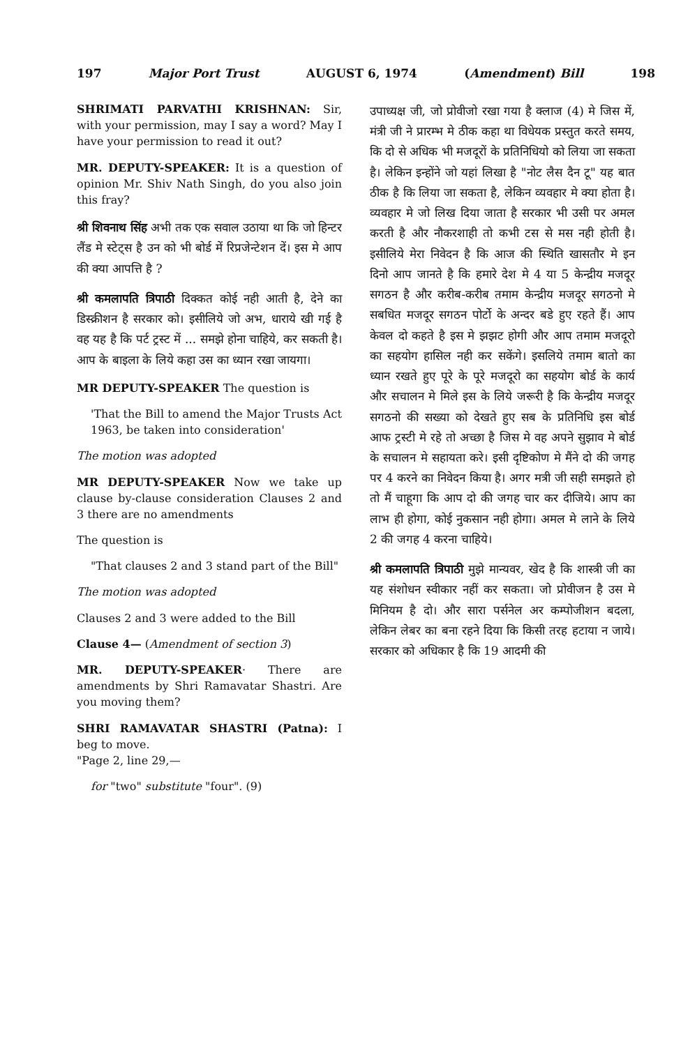197 Major Port Trust AUGUST 6, 1974 (Amendment) Bill 198
SHRIMATI PARVATHI KRISHNAN: Sir, with your permission, may I say a word? May I have your permission to read it out?
MR. DEPUTY-SPEAKER: It is a question of opinion Mr. Shiv Nath Singh, do you also join this fray?
श्री शिवनाथ सिंह अभी तक एक सवाल उठाया था कि जो हिन्टर लैंड मे स्टेट्स है उन को भी बोर्ड में रिप्रजेन्टेशन दें। इस मे आप की क्या आपत्ति है ?
श्री कमलापति त्रिपाठी दिक्कत कोई नही आती है, देने का डिस्क्रीशन है सरकार को। इसीलिये जो अभ, धाराये खी गई है वह यह है कि पर्ट ट्रस्ट में ... समझे होना चाहिये, कर सकती है। आप के बाइला के लिये कहा उस का ध्यान रखा जायगा।
MR DEPUTY-SPEAKER The question is
'That the Bill to amend the Major Trusts Act 1963, be taken into consideration'
The motion was adopted
MR DEPUTY-SPEAKER Now we take up clause by-clause considera­tion Clauses 2 and 3 there are no amendments
The question is
"That clauses 2 and 3 stand part of the Bill"
The motion was adopted
Clauses 2 and 3 were added to the Bill
Clause 4— (Amendment of section 3)
MR. DEPUTY-SPEAKER· There are amendments by Shri Ramavatar Shastri. Are you moving them?
SHRI RAMAVATAR SHASTRI (Patna): I beg to move.
"Page 2, line 29,—
for "two" substitute "four". (9)
उपाध्यक्ष जी, जो प्रोवीजो रखा गया है क्लाज (4) मे जिस में, मंत्री जी ने प्रारम्भ मे ठीक कहा था विधेयक प्रस्तुत करते समय, कि दो से अधिक भी मजदूरों के प्रतिनिधियो को लिया जा सकता है। लेकिन इन्होंने जो यहां लिखा है "नोट लैस दैन टू" यह बात ठीक है कि लिया जा सकता है, लेकिन व्यवहार मे क्या होता है। व्यवहार मे जो लिख दिया जाता है सरकार भी उसी पर अमल करती है और नौकरशाही तो कभी टस से मस नही होती है। इसीलिये मेरा निवेदन है कि आज की स्थिति खासतौर मे इन दिनो आप जानते है कि हमारे देश मे 4 या 5 केन्द्रीय मजदूर सगठन है और करीब-करीब तमाम केन्द्रीय मजदूर सगठनो मे सबधित मजदूर सगठन पोर्टो के अन्दर बडे हुए रहते हैं। आप केवल दो कहते है इस मे झझट होगी और आप तमाम मजदूरो का सहयोग हासिल नही कर सकेंगे। इसलिये तमाम बातो का ध्यान रखते हुए पूरे के पूरे मजदूरो का सहयोग बोर्ड के कार्य और सचालन मे मिले इस के लिये जरूरी है कि केन्द्रीय मजदूर सगठनो की सख्या को देखते हुए सब के प्रतिनिधि इस बोर्ड आफ ट्रस्टी मे रहे तो अच्छा है जिस मे वह अपने सुझाव मे बोर्ड के सचालन मे सहायता करे। इसी दृष्टिकोण मे मैंने दो की जगह पर 4 करने का निवेदन किया है। अगर मत्री जी सही समझते हो तो मैं चाहूगा कि आप दो की जगह चार कर दीजिये। आप का लाभ ही होगा, कोई नुकसान नही होगा। अमल मे लाने के लिये 2 की जगह 4 करना चाहिये।
श्री कमलापति त्रिपाठी मुझे मान्यवर, खेद है कि शास्त्री जी का यह संशोधन स्वीकार नहीं कर सकता। जो प्रोवीजन है उस मे मिनियम है दो। और सारा पर्सनेल अर कम्पोजीशन बदला, लेकिन लेबर का बना रहने दिया कि किसी तरह हटाया न जाये। सरकार को अधिकार है कि 19 आदमी की